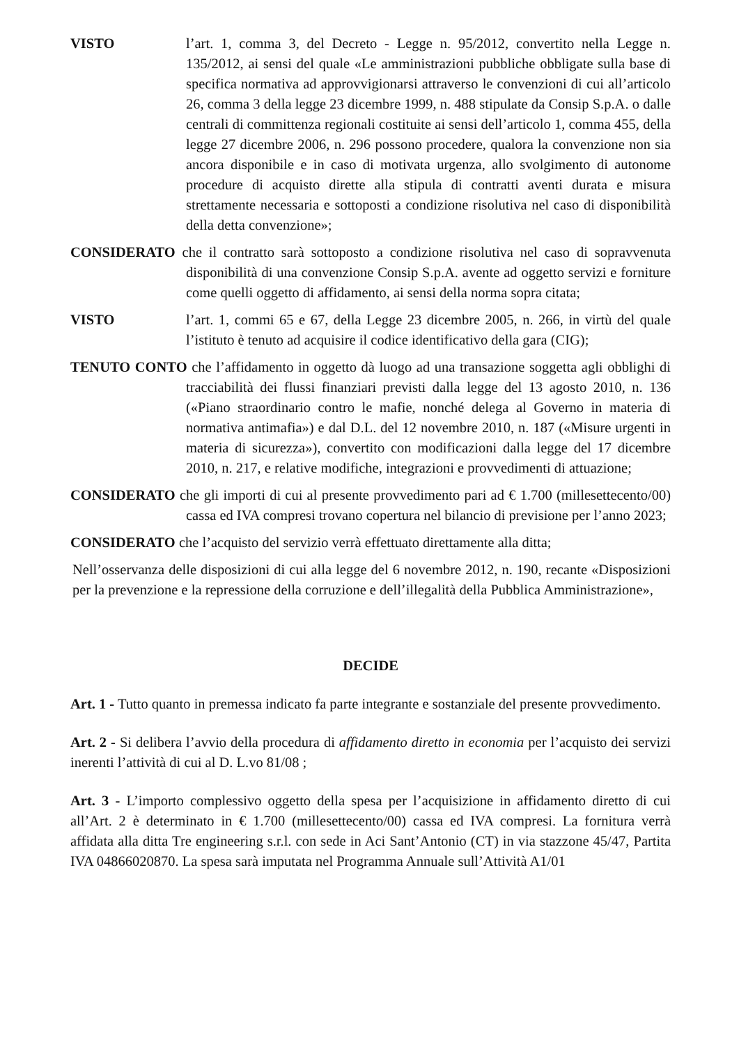VISTO l’art. 1, comma 3, del Decreto - Legge n. 95/2012, convertito nella Legge n. 135/2012, ai sensi del quale «Le amministrazioni pubbliche obbligate sulla base di specifica normativa ad approvvigionarsi attraverso le convenzioni di cui all’articolo 26, comma 3 della legge 23 dicembre 1999, n. 488 stipulate da Consip S.p.A. o dalle centrali di committenza regionali costituite ai sensi dell’articolo 1, comma 455, della legge 27 dicembre 2006, n. 296 possono procedere, qualora la convenzione non sia ancora disponibile e in caso di motivata urgenza, allo svolgimento di autonome procedure di acquisto dirette alla stipula di contratti aventi durata e misura strettamente necessaria e sottoposti a condizione risolutiva nel caso di disponibilità della detta convenzione»;
CONSIDERATO che il contratto sarà sottoposto a condizione risolutiva nel caso di sopravvenuta disponibilità di una convenzione Consip S.p.A. avente ad oggetto servizi e forniture come quelli oggetto di affidamento, ai sensi della norma sopra citata;
VISTO l’art. 1, commi 65 e 67, della Legge 23 dicembre 2005, n. 266, in virtù del quale l’istituto è tenuto ad acquisire il codice identificativo della gara (CIG);
TENUTO CONTO che l’affidamento in oggetto dà luogo ad una transazione soggetta agli obblighi di tracciabilità dei flussi finanziari previsti dalla legge del 13 agosto 2010, n. 136 («Piano straordinario contro le mafie, nonché delega al Governo in materia di normativa antimafia») e dal D.L. del 12 novembre 2010, n. 187 («Misure urgenti in materia di sicurezza»), convertito con modificazioni dalla legge del 17 dicembre 2010, n. 217, e relative modifiche, integrazioni e provvedimenti di attuazione;
CONSIDERATO che gli importi di cui al presente provvedimento pari ad € 1.700 (millesettecento/00) cassa ed IVA compresi trovano copertura nel bilancio di previsione per l’anno 2023;
CONSIDERATO che l’acquisto del servizio verrà effettuato direttamente alla ditta;
Nell’osservanza delle disposizioni di cui alla legge del 6 novembre 2012, n. 190, recante «Disposizioni per la prevenzione e la repressione della corruzione e dell’illegalità della Pubblica Amministrazione»,
DECIDE
Art. 1 - Tutto quanto in premessa indicato fa parte integrante e sostanziale del presente provvedimento.
Art. 2 - Si delibera l’avvio della procedura di affidamento diretto in economia per l’acquisto dei servizi inerenti l’attività di cui al D. L.vo 81/08 ;
Art. 3 - L’importo complessivo oggetto della spesa per l’acquisizione in affidamento diretto di cui all’Art. 2 è determinato in € 1.700 (millesettecento/00) cassa ed IVA compresi. La fornitura verrà affidata alla ditta Tre engineering s.r.l. con sede in Aci Sant’Antonio (CT) in via stazzone 45/47, Partita IVA 04866020870. La spesa sarà imputata nel Programma Annuale sull’Attività A1/01